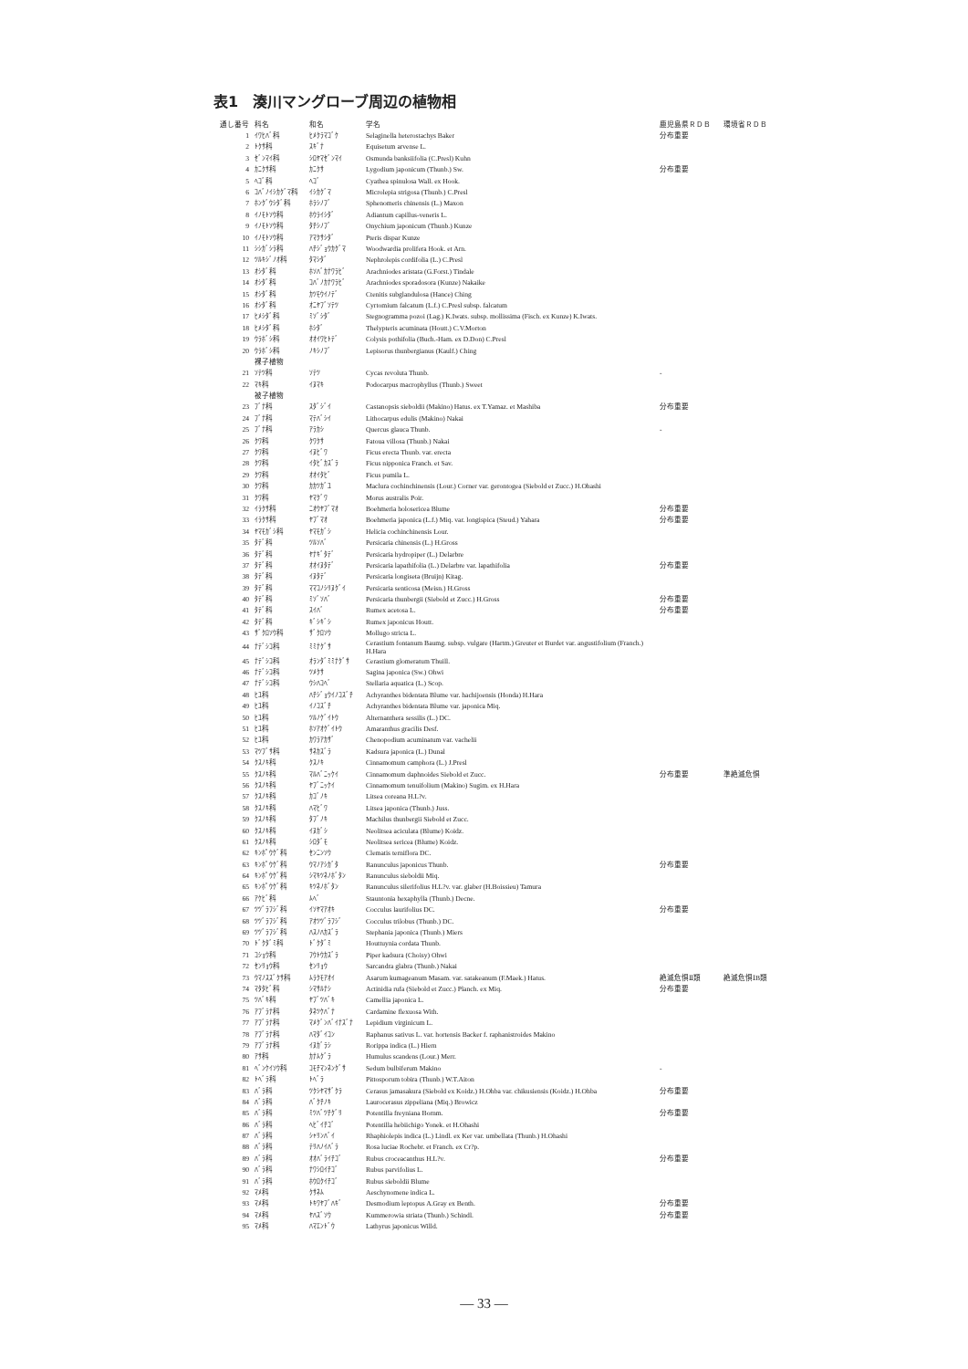表1　湊川マングローブ周辺の植物相
| 通し番号 | 科名 | 和名 | 学名 | 鹿児島県ＲＤＢ | 環境省ＲＤＢ |
| --- | --- | --- | --- | --- | --- |
| 1 | ｲﾜﾋﾊﾞ科 | ﾋﾒｸﾗﾏｺﾞｹ | Selaginella heterostachys Baker | 分布重要 | |
| 2 | ﾄｸｻ科 | ｽｷﾞﾅ | Equisetum arvense L. | | |
| 3 | ｾﾞﾝﾏｲ科 | ｼﾛﾔﾏｾﾞﾝﾏｲ | Osmunda banksiifolia (C.Presl) Kuhn | | |
| 4 | ｶﾆｸｻ科 | ｶﾆｸｻ | Lygodium japonicum (Thunb.) Sw. | 分布重要 | |
| 5 | ﾍｺﾞ科 | ﾍｺﾞ | Cyathea spinulosa Wall. ex Hook. | | |
| 6 | ｺﾊﾞﾉｲｼｶｸﾞﾏ科 | ｲｼｶｸﾞﾏ | Microlepia strigosa (Thunb.) C.Presl | | |
| 7 | ﾎﾝｸﾞｳｼﾀﾞ科 | ﾎﾗｼﾉﾌﾞ | Sphenomeris chinensis (L.) Maxon | | |
| 8 | ｲﾉﾓﾄｿｳ科 | ﾎｳﾗｲｼﾀﾞ | Adiantum capillus-veneris L. | | |
| 9 | ｲﾉﾓﾄｿｳ科 | ﾀﾁｼﾉﾌﾞ | Onychium japonicum (Thunb.) Kunze | | |
| 10 | ｲﾉﾓﾄｿｳ科 | ｱﾏｸｻｼﾀﾞ | Pteris dispar Kunze | | |
| 11 | ｼｼｶﾞｼﾗ科 | ﾊﾁｼﾞｮｳｶｸﾞﾏ | Woodwardia prolifera Hook. et Arn. | | |
| 12 | ﾂﾙｷｼﾞﾉｵ科 | ﾀﾏｼﾀﾞ | Nephrolepis cordifolia (L.) C.Presl | | |
| 13 | ｵｼﾀﾞ科 | ﾎｿﾊﾞｶﾅﾜﾗﾋﾞ | Arachniodes aristata (G.Forst.) Tindale | | |
| 14 | ｵｼﾀﾞ科 | ｺﾊﾞﾉｶﾅﾜﾗﾋﾞ | Arachniodes sporadosora (Kunze) Nakaike | | |
| 15 | ｵｼﾀﾞ科 | ｶﾂﾓｳｲﾉﾃﾞ | Ctenitis subglandulosa (Hance) Ching | | |
| 16 | ｵｼﾀﾞ科 | ｵﾆﾔﾌﾞｿﾃﾂ | Cyrtomium falcatum (L.f.) C.Presl subsp. falcatum | | |
| 17 | ﾋﾒｼﾀﾞ科 | ﾐｿﾞｼﾀﾞ | Stegnogramma pozoi (Lag.) K.Iwats. subsp. mollissima (Fisch. ex Kunze) K.Iwats. | | |
| 18 | ﾋﾒｼﾀﾞ科 | ﾎｼﾀﾞ | Thelypteris acuminata (Houtt.) C.V.Morton | | |
| 19 | ｳﾗﾎﾞｼ科 | ｵｵｲﾜﾋﾄﾃﾞ | Colysis pothifolia (Buch.-Ham. ex D.Don) C.Presl | | |
| 20 | ｳﾗﾎﾞｼ科 | ﾉｷｼﾉﾌﾞ | Lepisorus thunbergianus (Kaulf.) Ching | | |
| | 裸子植物 | | | | |
| 21 | ｿﾃﾂ科 | ｿﾃﾂ | Cycas revoluta Thunb. | - | |
| 22 | ﾏｷ科 | ｲﾇﾏｷ | Podocarpus macrophyllus (Thunb.) Sweet | | |
| | 被子植物 | | | | |
| 23 | ﾌﾞﾅ科 | ｽﾀﾞｼﾞｲ | Castanopsis sieboldii (Makino) Hatus. ex T.Yamaz. et Mashiba | 分布重要 | |
| 24 | ﾌﾞﾅ科 | ﾏﾃﾊﾞｼｲ | Lithocarpus edulis (Makino) Nakai | | |
| 25 | ﾌﾞﾅ科 | ｱﾗｶｼ | Quercus glauca Thunb. | - | |
| 26 | ｸﾜ科 | ｸﾜｸｻ | Fatoua villosa (Thunb.) Nakai | | |
| 27 | ｸﾜ科 | ｲﾇﾋﾞﾜ | Ficus erecta Thunb. var. erecta | | |
| 28 | ｸﾜ科 | ｲﾀﾋﾞｶｽﾞﾗ | Ficus nipponica Franch. et Sav. | | |
| 29 | ｸﾜ科 | ｵｵｲﾀﾋﾞ | Ficus pumila L. | | |
| 30 | ｸﾜ科 | ｶｶﾂｶﾞﾕ | Maclura cochinchinensis (Lour.) Corner var. gerontogea (Siebold et Zucc.) H.Ohashi | | |
| 31 | ｸﾜ科 | ﾔﾏｸﾞﾜ | Morus australis Poir. | | |
| 32 | ｲﾗｸｻ科 | ﾆｵｳﾔﾌﾞﾏｵ | Boehmeria holosericea Blume | 分布重要 | |
| 33 | ｲﾗｸｻ科 | ﾔﾌﾞﾏｵ | Boehmeria japonica (L.f.) Miq. var. longispica (Steud.) Yahara | 分布重要 | |
| 34 | ﾔﾏﾓｶﾞｼ科 | ﾔﾏﾓｶﾞｼ | Helicia cochinchinensis Lour. | | |
| 35 | ﾀﾃﾞ科 | ﾂﾙｿﾊﾞ | Persicaria chinensis (L.) H.Gross | | |
| 36 | ﾀﾃﾞ科 | ﾔﾅｷﾞﾀﾃﾞ | Persicaria hydropiper (L.) Delarbre | | |
| 37 | ﾀﾃﾞ科 | ｵｵｲﾇﾀﾃﾞ | Persicaria lapathifolia (L.) Delarbre var. lapathifolia | 分布重要 | |
| 38 | ﾀﾃﾞ科 | ｲﾇﾀﾃﾞ | Persicaria longiseta (Bruijn) Kitag. | | |
| 39 | ﾀﾃﾞ科 | ﾏﾏｺﾉｼﾘﾇｸﾞｲ | Persicaria senticosa (Meisn.) H.Gross | | |
| 40 | ﾀﾃﾞ科 | ﾐｿﾞｿﾊﾞ | Persicaria thunbergii (Siebold et Zucc.) H.Gross | 分布重要 | |
| 41 | ﾀﾃﾞ科 | ｽｲﾊﾞ | Rumex acetosa L. | 分布重要 | |
| 42 | ﾀﾃﾞ科 | ｷﾞｼｷﾞｼ | Rumex japonicus Houtt. | | |
| 43 | ｻﾞｸﾛｿｳ科 | ｻﾞｸﾛｿｳ | Mollugo stricta L. | | |
| 44 | ﾅﾃﾞｼｺ科 | ﾐﾐﾅｸﾞｻ | Cerastium fontanum Baumg. subsp. vulgare (Hartm.) Greuter et Burdet var. angustifolium (Franch.) H.Hara | | |
| 45 | ﾅﾃﾞｼｺ科 | ｵﾗﾝﾀﾞﾐﾐﾅｸﾞｻ | Cerastium glomeratum Thuill. | | |
| 46 | ﾅﾃﾞｼｺ科 | ﾂﾒｸｻ | Sagina japonica (Sw.) Ohwi | | |
| 47 | ﾅﾃﾞｼｺ科 | ｳｼﾊｺﾍﾞ | Stellaria aquatica (L.) Scop. | | |
| 48 | ﾋﾕ科 | ﾊﾁｼﾞｮｳｲﾉｺｽﾞﾁ | Achyranthes bidentata Blume var. hachijoensis (Honda) H.Hara | | |
| 49 | ﾋﾕ科 | ｲﾉｺｽﾞﾁ | Achyranthes bidentata Blume var. japonica Miq. | | |
| 50 | ﾋﾕ科 | ﾂﾙﾉｹﾞｲﾄｳ | Alternanthera sessilis (L.) DC. | | |
| 51 | ﾋﾕ科 | ﾎｿｱｵｹﾞｲﾄｳ | Amaranthus gracilis Desf. | | |
| 52 | ﾋﾕ科 | ｶﾜﾗｱｶｻﾞ | Chenopodium acuminatum var. vachelii | | |
| 53 | ﾏﾂﾌﾞｻ科 | ｻﾈｶｽﾞﾗ | Kadsura japonica (L.) Dunal | | |
| 54 | ｸｽﾉｷ科 | ｸｽﾉｷ | Cinnamomum camphora (L.) J.Presl | | |
| 55 | ｸｽﾉｷ科 | ﾏﾙﾊﾞﾆｯｹｲ | Cinnamomum daphnoides Siebold et Zucc. | 分布重要 | 準絶滅危惧 |
| 56 | ｸｽﾉｷ科 | ﾔﾌﾞﾆｯｹｲ | Cinnamomum tenuifolium (Makino) Sugim. ex H.Hara | | |
| 57 | ｸｽﾉｷ科 | ｶｺﾞﾉｷ | Litsea coreana H.L?v. | | |
| 58 | ｸｽﾉｷ科 | ﾊﾏﾋﾞﾜ | Litsea japonica (Thunb.) Juss. | | |
| 59 | ｸｽﾉｷ科 | ﾀﾌﾞﾉｷ | Machilus thunbergii Siebold et Zucc. | | |
| 60 | ｸｽﾉｷ科 | ｲﾇｶﾞｼ | Neolitsea aciculata (Blume) Koidz. | | |
| 61 | ｸｽﾉｷ科 | ｼﾛﾀﾞﾓ | Neolitsea sericea (Blume) Koidz. | | |
| 62 | ｷﾝﾎﾟｳｹﾞ科 | ｾﾝﾆﾝｿｳ | Clematis terniflora DC. | | |
| 63 | ｷﾝﾎﾟｳｹﾞ科 | ｳﾏﾉｱｼｶﾞﾀ | Ranunculus japonicus Thunb. | 分布重要 | |
| 64 | ｷﾝﾎﾟｳｹﾞ科 | ｼﾏｷﾂﾈﾉﾎﾞﾀﾝ | Ranunculus sieboldii Miq. | | |
| 65 | ｷﾝﾎﾟｳｹﾞ科 | ｷﾂﾈﾉﾎﾞﾀﾝ | Ranunculus silerifolius H.L?v. var. glaber (H.Boissieu) Tamura | | |
| 66 | ｱｹﾋﾞ科 | ﾑﾍﾞ | Stauntonia hexaphylla (Thunb.) Decne. | | |
| 67 | ﾂﾂﾞﾗﾌｼﾞ科 | ｲｿﾔﾏｱｵｷ | Cocculus laurifolius DC. | 分布重要 | |
| 68 | ﾂﾂﾞﾗﾌｼﾞ科 | ｱｵﾂﾂﾞﾗﾌｼﾞ | Cocculus trilobus (Thunb.) DC. | | |
| 69 | ﾂﾂﾞﾗﾌｼﾞ科 | ﾊｽﾉﾊｶｽﾞﾗ | Stephania japonica (Thunb.) Miers | | |
| 70 | ﾄﾞｸﾀﾞﾐ科 | ﾄﾞｸﾀﾞﾐ | Houttuynia cordata Thunb. | | |
| 71 | ｺｼｮｳ科 | ﾌｳﾄｳｶｽﾞﾗ | Piper kadsura (Choisy) Ohwi | | |
| 72 | ｾﾝﾘｮｳ科 | ｾﾝﾘｮｳ | Sarcandra glabra (Thunb.) Nakai | | |
| 73 | ｳﾏﾉｽｽﾞｸｻ科 | ﾑﾗｸﾓｱｵｲ | Asarum kumageanum Masam. var. satakeanum (F.Maek.) Hatus. | 絶滅危惧Ⅱ類 | 絶滅危惧ⅠB類 |
| 74 | ﾏﾀﾀﾋﾞ科 | ｼﾏｻﾙﾅｼ | Actinidia rufa (Siebold et Zucc.) Planch. ex Miq. | 分布重要 | |
| 75 | ﾂﾊﾞｷ科 | ﾔﾌﾞﾂﾊﾞｷ | Camellia japonica L. | | |
| 76 | ｱﾌﾞﾗﾅ科 | ﾀﾈﾂｹﾊﾞﾅ | Cardamine flexuosa With. | | |
| 77 | ｱﾌﾞﾗﾅ科 | ﾏﾒｸﾞﾝﾊﾞｲﾅｽﾞﾅ | Lepidium virginicum L. | | |
| 78 | ｱﾌﾞﾗﾅ科 | ﾊﾏﾀﾞｲｺﾝ | Raphanus sativus L. var. hortensis Backer f. raphanistroides Makino | | |
| 79 | ｱﾌﾞﾗﾅ科 | ｲﾇｶﾞﾗｼ | Rorippa indica (L.) Hiern | | |
| 80 | ｱｻ科 | ｶﾅﾑｸﾞﾗ | Humulus scandens (Lour.) Merr. | | |
| 81 | ﾍﾞﾝｹｲｿｳ科 | ｺﾓﾁﾏﾝﾈﾝｸﾞｻ | Sedum bulbiferum Makino | - | |
| 82 | ﾄﾍﾞﾗ科 | ﾄﾍﾞﾗ | Pittosporum tobira (Thunb.) W.T.Aiton | | |
| 83 | ﾊﾞﾗ科 | ﾂｸｼﾔﾏｻﾞｸﾗ | Cerasus jamasakura (Siebold ex Koidz.) H.Ohba var. chikusiensis (Koidz.) H.Ohba | 分布重要 | |
| 84 | ﾊﾞﾗ科 | ﾊﾞｸﾁﾉｷ | Laurocerasus zippeliana (Miq.) Browicz | | |
| 85 | ﾊﾞﾗ科 | ﾐﾂﾊﾞﾂﾁｸﾞﾘ | Potentilla freyniana Bornm. | 分布重要 | |
| 86 | ﾊﾞﾗ科 | ﾍﾋﾞｲﾁｺﾞ | Potentilla hebiichigo Yonek. et H.Ohashi | | |
| 87 | ﾊﾞﾗ科 | ｼｬﾘﾝﾊﾞｲ | Rhaphiolepis indica (L.) Lindl. ex Ker var. umbellata (Thunb.) H.Ohashi | | |
| 88 | ﾊﾞﾗ科 | ﾃﾘﾊﾉｲﾊﾞﾗ | Rosa luciae Rochebr. et Franch. ex Cr?p. | | |
| 89 | ﾊﾞﾗ科 | ｵｵﾊﾞﾗｲﾁｺﾞ | Rubus croceacanthus H.L?v. | 分布重要 | |
| 90 | ﾊﾞﾗ科 | ﾅﾜｼﾛｲﾁｺﾞ | Rubus parvifolius L. | | |
| 91 | ﾊﾞﾗ科 | ﾎｳﾛｸｲﾁｺﾞ | Rubus sieboldii Blume | | |
| 92 | ﾏﾒ科 | ｸｻﾈﾑ | Aeschynomene indica L. | | |
| 93 | ﾏﾒ科 | ﾄｷﾜﾔﾌﾞﾊｷﾞ | Desmodium leptopus A.Gray ex Benth. | 分布重要 | |
| 94 | ﾏﾒ科 | ﾔﾊｽﾞｿｳ | Kummerowia striata (Thunb.) Schindl. | 分布重要 | |
| 95 | ﾏﾒ科 | ﾊﾏｴﾝﾄﾞｳ | Lathyrus japonicus Willd. | | |
— 33 —